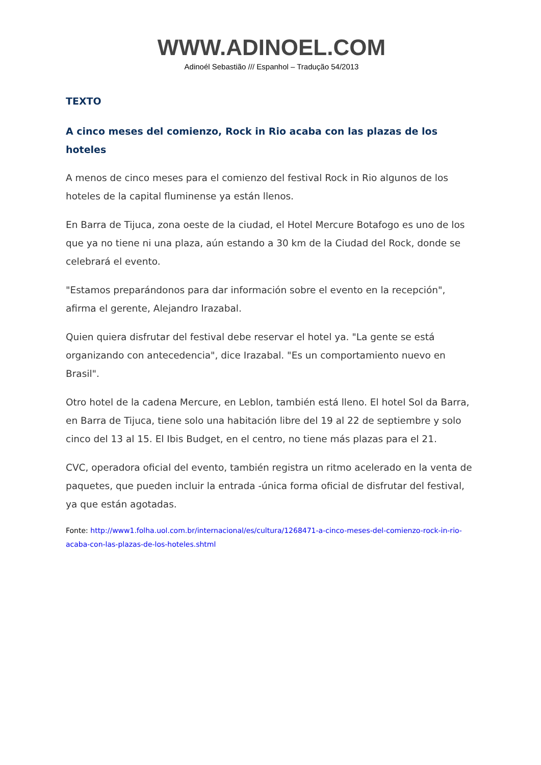WWW.ADINOEL.COM
Adinoél Sebastião /// Espanhol – Tradução 54/2013
TEXTO
A cinco meses del comienzo, Rock in Rio acaba con las plazas de los hoteles
A menos de cinco meses para el comienzo del festival Rock in Rio algunos de los hoteles de la capital fluminense ya están llenos.
En Barra de Tijuca, zona oeste de la ciudad, el Hotel Mercure Botafogo es uno de los que ya no tiene ni una plaza, aún estando a 30 km de la Ciudad del Rock, donde se celebrará el evento.
"Estamos preparándonos para dar información sobre el evento en la recepción", afirma el gerente, Alejandro Irazabal.
Quien quiera disfrutar del festival debe reservar el hotel ya. "La gente se está organizando con antecedencia", dice Irazabal. "Es un comportamiento nuevo en Brasil".
Otro hotel de la cadena Mercure, en Leblon, también está lleno. El hotel Sol da Barra, en Barra de Tijuca, tiene solo una habitación libre del 19 al 22 de septiembre y solo cinco del 13 al 15. El Ibis Budget, en el centro, no tiene más plazas para el 21.
CVC, operadora oficial del evento, también registra un ritmo acelerado en la venta de paquetes, que pueden incluir la entrada -única forma oficial de disfrutar del festival, ya que están agotadas.
Fonte: http://www1.folha.uol.com.br/internacional/es/cultura/1268471-a-cinco-meses-del-comienzo-rock-in-rio-acaba-con-las-plazas-de-los-hoteles.shtml